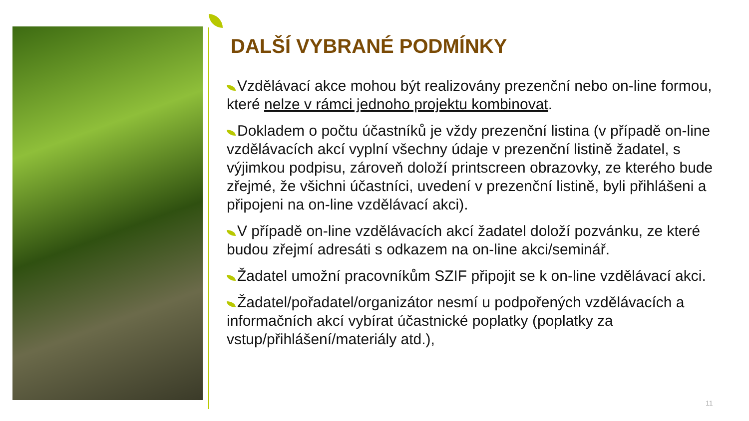DALŠÍ VYBRANÉ PODMÍNKY
Vzdělávací akce mohou být realizovány prezenční nebo on-line formou, které nelze v rámci jednoho projektu kombinovat.
Dokladem o počtu účastníků je vždy prezenční listina (v případě on-line vzdělávacích akcí vyplní všechny údaje v prezenční listině žadatel, s výjimkou podpisu, zároveň doloží printscreen obrazovky, ze kterého bude zřejmé, že všichni účastníci, uvedení v prezenční listině, byli přihlášeni a připojeni na on-line vzdělávací akci).
V případě on-line vzdělávacích akcí žadatel doloží pozvánku, ze které budou zřejmí adresáti s odkazem na on-line akci/seminář.
Žadatel umožní pracovníkům SZIF připojit se k on-line vzdělávací akci.
Žadatel/pořadatel/organizátor nesmí u podpořených vzdělávacích a informačních akcí vybírat účastnické poplatky (poplatky za vstup/přihlášení/materiály atd.),
11